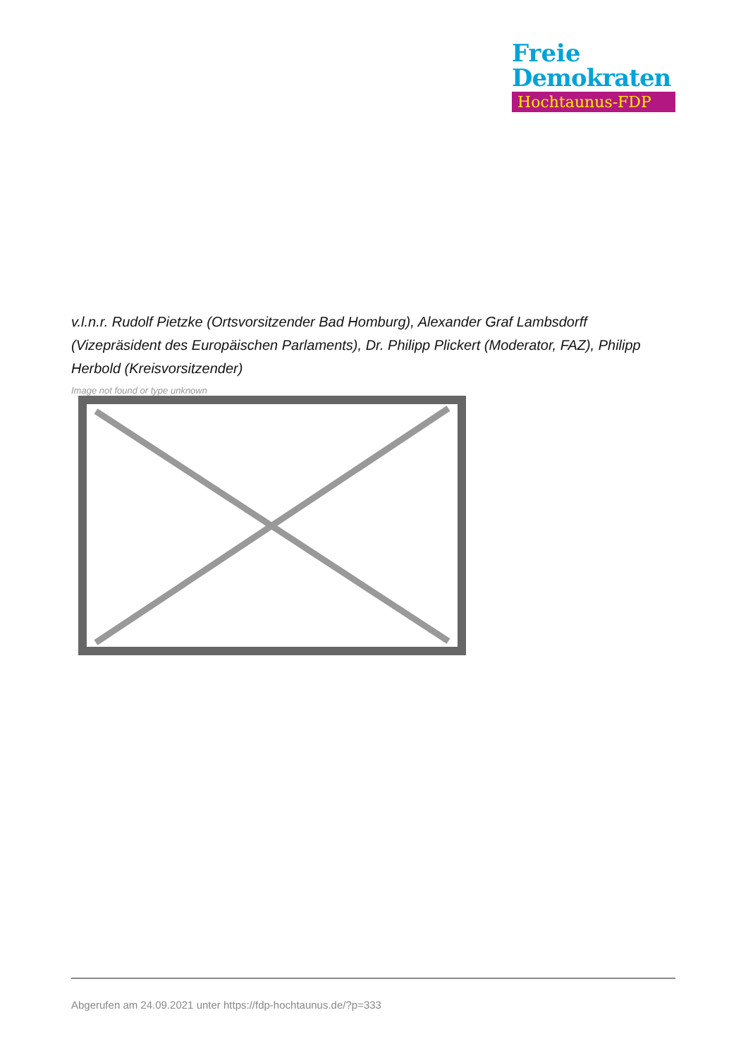Freie
Demokraten
Hochtaunus-FDP
v.l.n.r. Rudolf Pietzke (Ortsvorsitzender Bad Homburg), Alexander Graf Lambsdorff (Vizepräsident des Europäischen Parlaments), Dr. Philipp Plickert (Moderator, FAZ), Philipp Herbold (Kreisvorsitzender)
Image not found or type unknown
Abgerufen am 24.09.2021 unter https://fdp-hochtaunus.de/?p=333